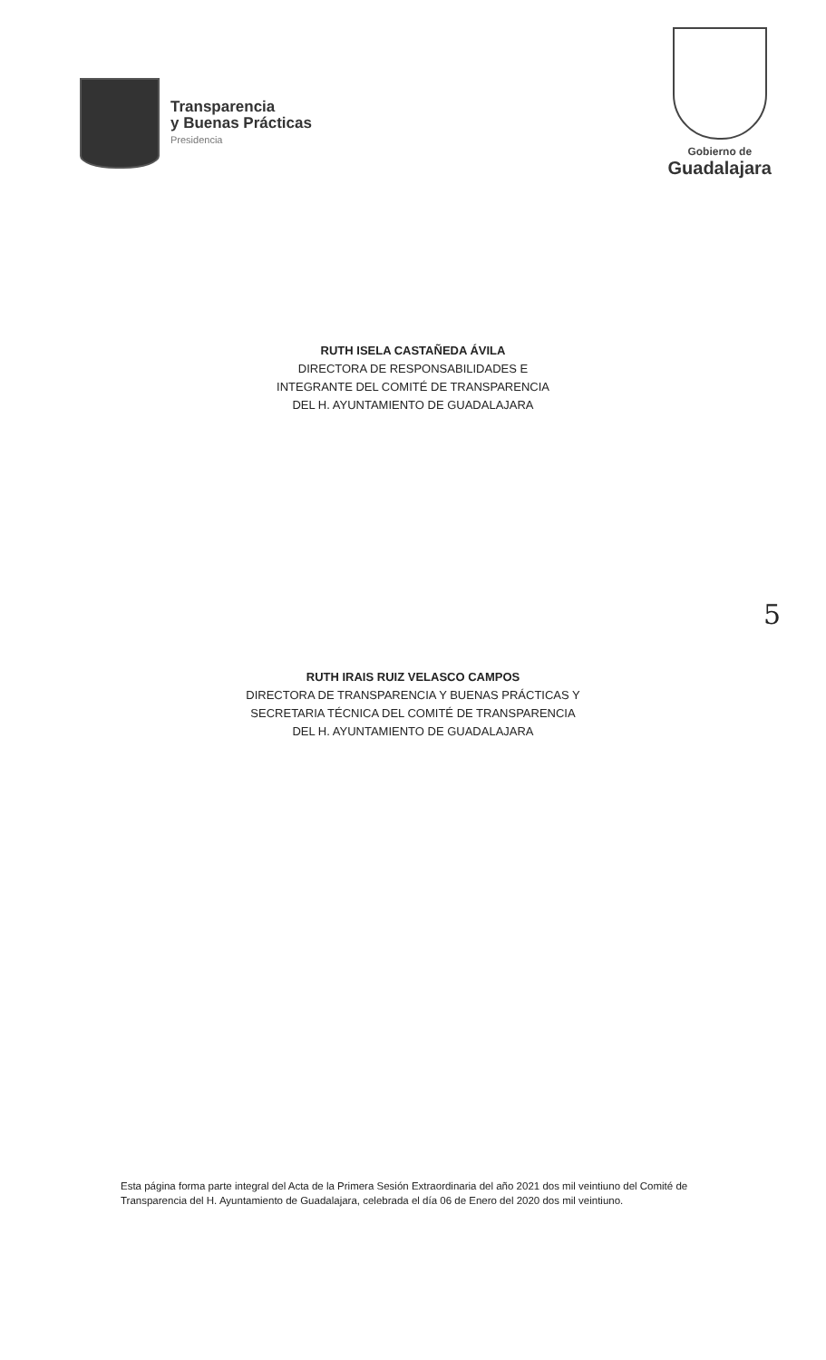Transparencia
y Buenas Prácticas
Presidencia
Gobierno de
Guadalajara
RUTH ISELA CASTAÑEDA ÁVILA
DIRECTORA DE RESPONSABILIDADES E
INTEGRANTE DEL COMITÉ DE TRANSPARENCIA
DEL H. AYUNTAMIENTO DE GUADALAJARA
RUTH IRAIS RUIZ VELASCO CAMPOS
DIRECTORA DE TRANSPARENCIA Y BUENAS PRÁCTICAS Y
SECRETARIA TÉCNICA DEL COMITÉ DE TRANSPARENCIA
DEL H. AYUNTAMIENTO DE GUADALAJARA
5
Esta página forma parte integral del Acta de la Primera Sesión Extraordinaria del año 2021 dos mil veintiuno del Comité de Transparencia del H. Ayuntamiento de Guadalajara, celebrada el día 06 de Enero del 2020 dos mil veintiuno.